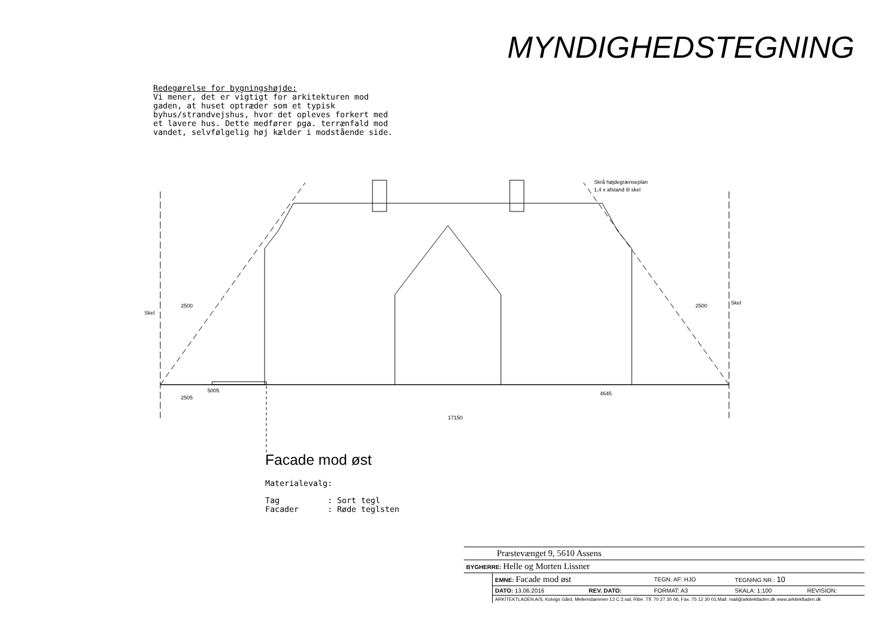MYNDIGHEDSTEGNING
Redegørelse for bygningshøjde:
Vi mener, det er vigtigt for arkitekturen mod
gaden, at huset optræder som et typisk
byhus/strandvejshus, hvor det opleves forkert med
et lavere hus. Dette medfører pga. terrænfald mod
vandet, selvfølgelig høj kælder i modstående side.
17150
5005
2505
4645
Skel
Skel
2500
2500
Skrå højdegrænseplan
1,4 x afstand til skel
Facade mod øst
Materialevalg:
Tag : Sort tegl
Facader : Røde teglsten
| Præstevænget 9, 5610 Assens | | | | | |
| BYGHERRE: Helle og Morten Lissner | | | | | |
| | EMNE: Facade mod øst | | TEGN. AF: HJO | TEGNING NR.: 10 | |
| | DATO: 13.06.2016 | REV. DATO: | FORMAT: A3 | SKALA: 1:100 | REVISION: |
| | ARKITEKTLADEN A/S, Kolvigs Gård, Mellemdammen 13 C 2.sal, Ribe. Tlf. 70 27 30 06, Fax. 75 12 30 01.Mail: mail@arkitektladen.dk www.arkitektladen.dk | | | | |